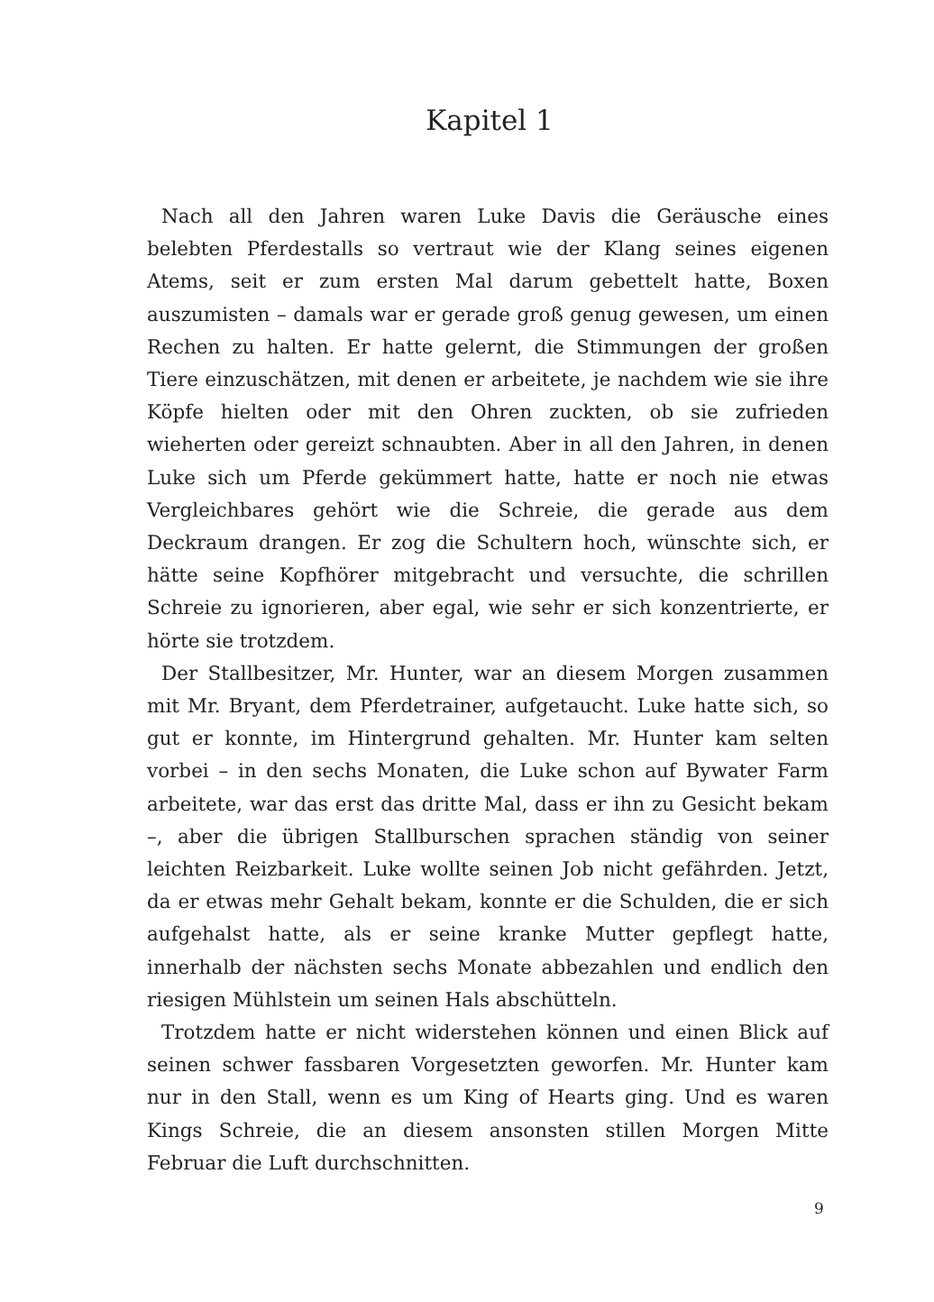Kapitel 1
Nach all den Jahren waren Luke Davis die Geräusche eines belebten Pferdestalls so vertraut wie der Klang seines eigenen Atems, seit er zum ersten Mal darum gebettelt hatte, Boxen auszumisten – damals war er gerade groß genug gewesen, um einen Rechen zu halten. Er hatte gelernt, die Stimmungen der großen Tiere einzuschätzen, mit denen er arbeitete, je nachdem wie sie ihre Köpfe hielten oder mit den Ohren zuckten, ob sie zufrieden wieherten oder gereizt schnaubten. Aber in all den Jahren, in denen Luke sich um Pferde gekümmert hatte, hatte er noch nie etwas Vergleichbares gehört wie die Schreie, die gerade aus dem Deckraum drangen. Er zog die Schultern hoch, wünschte sich, er hätte seine Kopfhörer mitgebracht und versuchte, die schrillen Schreie zu ignorieren, aber egal, wie sehr er sich konzentrierte, er hörte sie trotzdem.
Der Stallbesitzer, Mr. Hunter, war an diesem Morgen zusammen mit Mr. Bryant, dem Pferdetrainer, aufgetaucht. Luke hatte sich, so gut er konnte, im Hintergrund gehalten. Mr. Hunter kam selten vorbei – in den sechs Monaten, die Luke schon auf Bywater Farm arbeitete, war das erst das dritte Mal, dass er ihn zu Gesicht bekam –, aber die übrigen Stallburschen sprachen ständig von seiner leichten Reizbarkeit. Luke wollte seinen Job nicht gefährden. Jetzt, da er etwas mehr Gehalt bekam, konnte er die Schulden, die er sich aufgehalst hatte, als er seine kranke Mutter gepflegt hatte, innerhalb der nächsten sechs Monate abbezahlen und endlich den riesigen Mühlstein um seinen Hals abschütteln.
Trotzdem hatte er nicht widerstehen können und einen Blick auf seinen schwer fassbaren Vorgesetzten geworfen. Mr. Hunter kam nur in den Stall, wenn es um King of Hearts ging. Und es waren Kings Schreie, die an diesem ansonsten stillen Morgen Mitte Februar die Luft durchschnitten.
9